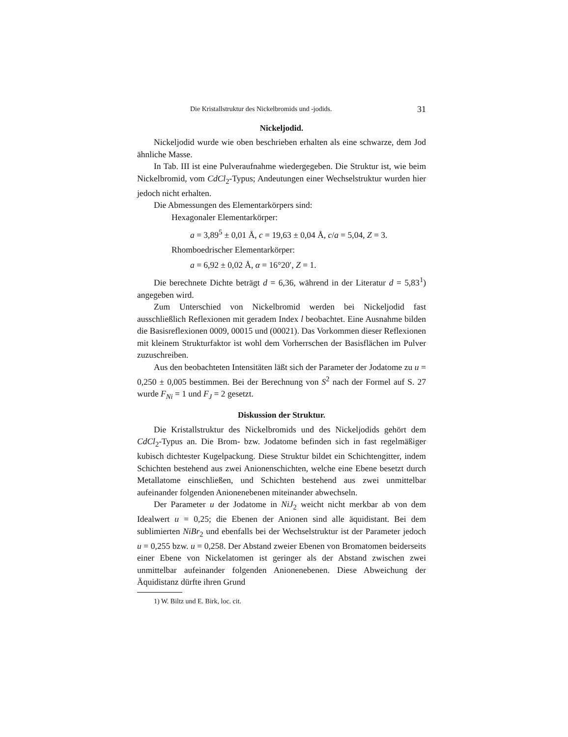Die Kristallstruktur des Nickelbromids und -jodids. 31
Nickeljodid.
Nickeljodid wurde wie oben beschrieben erhalten als eine schwarze, dem Jod ähnliche Masse.
In Tab. III ist eine Pulveraufnahme wiedergegeben. Die Struktur ist, wie beim Nickelbromid, vom CdCl<sub>2</sub>-Typus; Andeutungen einer Wechselstruktur wurden hier jedoch nicht erhalten.
Die Abmessungen des Elementarkörpers sind:
Hexagonaler Elementarkörper:
a = 3,89<sup>5</sup> ± 0,01 Å, c = 19,63 ± 0,04 Å, c/a = 5,04, Z = 3.
Rhomboedrischer Elementarkörper:
a = 6,92 ± 0,02 Å, α = 16°20′, Z = 1.
Die berechnete Dichte beträgt d = 6,36, während in der Literatur d = 5,83<sup>1</sup>) angegeben wird.
Zum Unterschied von Nickelbromid werden bei Nickeljodid fast ausschließlich Reflexionen mit geradem Index l beobachtet. Eine Ausnahme bilden die Basisreflexionen 0009, 00015 und (00021). Das Vorkommen dieser Reflexionen mit kleinem Strukturfaktor ist wohl dem Vorherrschen der Basisflächen im Pulver zuzuschreiben.
Aus den beobachteten Intensitäten läßt sich der Parameter der Jodatome zu u = 0,250 ± 0,005 bestimmen. Bei der Berechnung von S<sup>2</sup> nach der Formel auf S. 27 wurde F<sub>Ni</sub> = 1 und F<sub>J</sub> = 2 gesetzt.
Diskussion der Struktur.
Die Kristallstruktur des Nickelbromids und des Nickeljodids gehört dem CdCl<sub>2</sub>-Typus an. Die Brom- bzw. Jodatome befinden sich in fast regelmäßiger kubisch dichtester Kugelpackung. Diese Struktur bildet ein Schichtengitter, indem Schichten bestehend aus zwei Anionenschichten, welche eine Ebene besetzt durch Metallatome einschließen, und Schichten bestehend aus zwei unmittelbar aufeinander folgenden Anionenebenen miteinander abwechseln.
Der Parameter u der Jodatome in NiJ<sub>2</sub> weicht nicht merkbar ab von dem Idealwert u = 0,25; die Ebenen der Anionen sind alle äquidistant. Bei dem sublimierten NiBr<sub>2</sub> und ebenfalls bei der Wechselstruktur ist der Parameter jedoch u = 0,255 bzw. u = 0,258. Der Abstand zweier Ebenen von Bromatomen beiderseits einer Ebene von Nickelatomen ist geringer als der Abstand zwischen zwei unmittelbar aufeinander folgenden Anionenebenen. Diese Abweichung der Äquidistanz dürfte ihren Grund
1) W. Biltz und E. Birk, loc. cit.